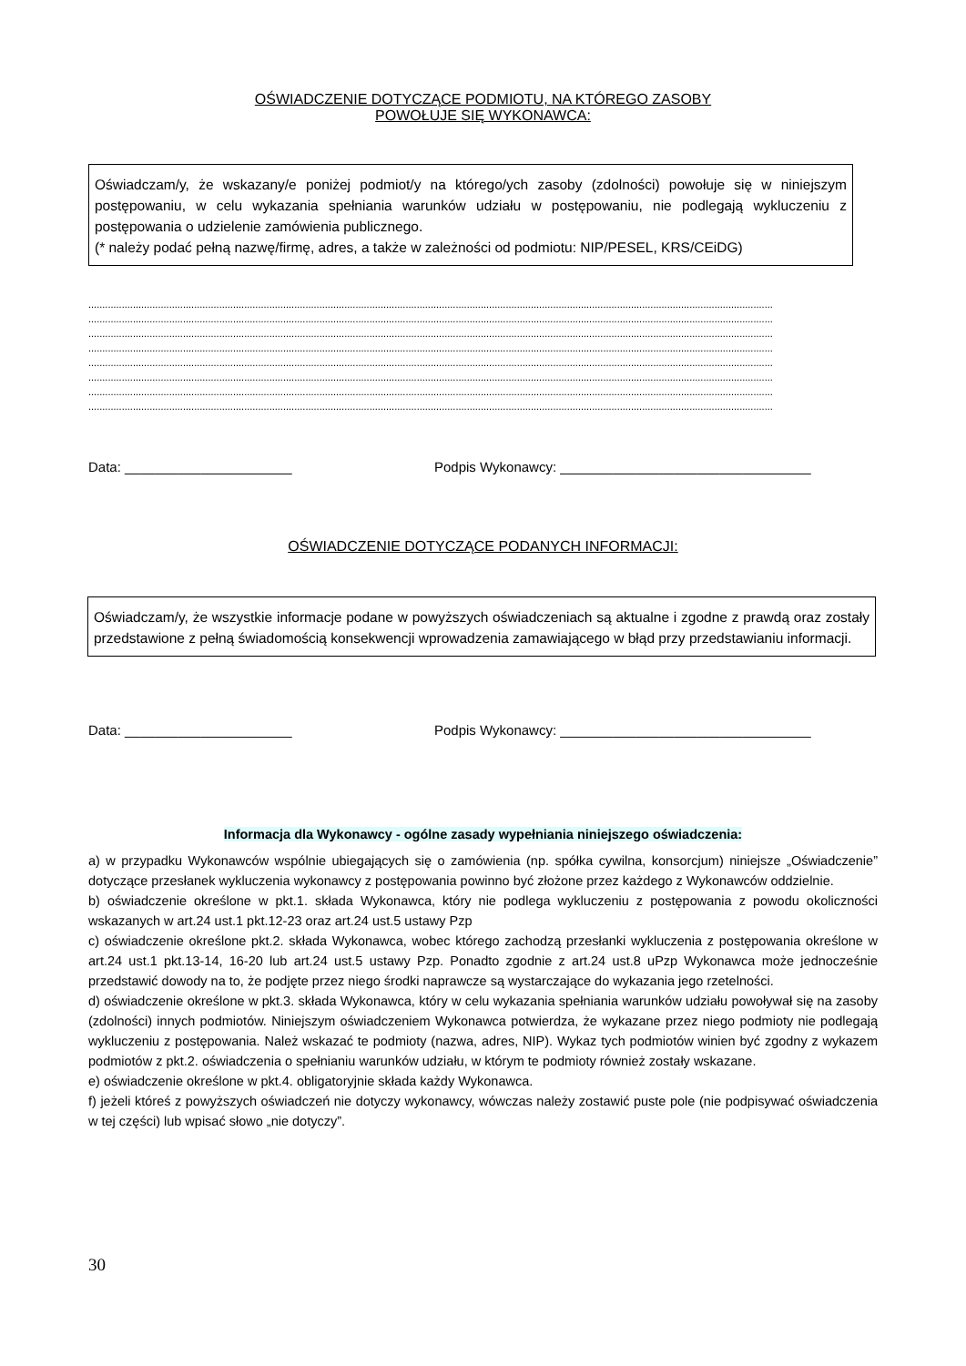OŚWIADCZENIE DOTYCZĄCE PODMIOTU, NA KTÓREGO ZASOBY
POWOŁUJE SIĘ WYKONAWCA:
Oświadczam/y, że wskazany/e poniżej podmiot/y na którego/ych zasoby (zdolności) powołuje się w niniejszym postępowaniu, w celu wykazania spełniania warunków udziału w postępowaniu, nie podlegają wykluczeniu z postępowania o udzielenie zamówienia publicznego.
(* należy podać pełną nazwę/firmę, adres, a także w zależności od podmiotu: NIP/PESEL, KRS/CEiDG)
......................................................................................................................................................................................................................................................
......................................................................................................................................................................................................................................................
......................................................................................................................................................................................................................................................
......................................................................................................................................................................................................................................................
......................................................................................................................................................................................................................................................
......................................................................................................................................................................................................................................................
......................................................................................................................................................................................................................................................
......................................................................................................................................................................................................................................................
Data: ______________________ Podpis Wykonawcy: _________________________________
OŚWIADCZENIE DOTYCZĄCE PODANYCH INFORMACJI:
Oświadczam/y, że wszystkie informacje podane w powyższych oświadczeniach są aktualne i zgodne z prawdą oraz zostały przedstawione z pełną świadomością konsekwencji wprowadzenia zamawiającego w błąd przy przedstawianiu informacji.
Data: ______________________ Podpis Wykonawcy: _________________________________
Informacja dla Wykonawcy - ogólne zasady wypełniania niniejszego oświadczenia:
a) w przypadku Wykonawców wspólnie ubiegających się o zamówienia (np. spółka cywilna, konsorcjum) niniejsze „Oświadczenie” dotyczące przesłanek wykluczenia wykonawcy z postępowania powinno być złożone przez każdego z Wykonawców oddzielnie.
b) oświadczenie określone w pkt.1. składa Wykonawca, który nie podlega wykluczeniu z postępowania z powodu okoliczności wskazanych w art.24 ust.1 pkt.12-23 oraz art.24 ust.5 ustawy Pzp
c) oświadczenie określone pkt.2. składa Wykonawca, wobec którego zachodzą przesłanki wykluczenia z postępowania określone w art.24 ust.1 pkt.13-14, 16-20 lub art.24 ust.5 ustawy Pzp. Ponadto zgodnie z art.24 ust.8 uPzp Wykonawca może jednocześnie przedstawić dowody na to, że podjęte przez niego środki naprawcze są wystarczające do wykazania jego rzetelności.
d) oświadczenie określone w pkt.3. składa Wykonawca, który w celu wykazania spełniania warunków udziału powoływał się na zasoby (zdolności) innych podmiotów. Niniejszym oświadczeniem Wykonawca potwierdza, że wykazane przez niego podmioty nie podlegają wykluczeniu z postępowania. Należ wskazać te podmioty (nazwa, adres, NIP). Wykaz tych podmiotów winien być zgodny z wykazem podmiotów z pkt.2. oświadczenia o spełnianiu warunków udziału, w którym te podmioty również zostały wskazane.
e) oświadczenie określone w pkt.4. obligatoryjnie składa każdy Wykonawca.
f) jeżeli któreś z powyższych oświadczeń nie dotyczy wykonawcy, wówczas należy zostawić puste pole (nie podpisywać oświadczenia w tej części) lub wpisać słowo „nie dotyczy”.
30